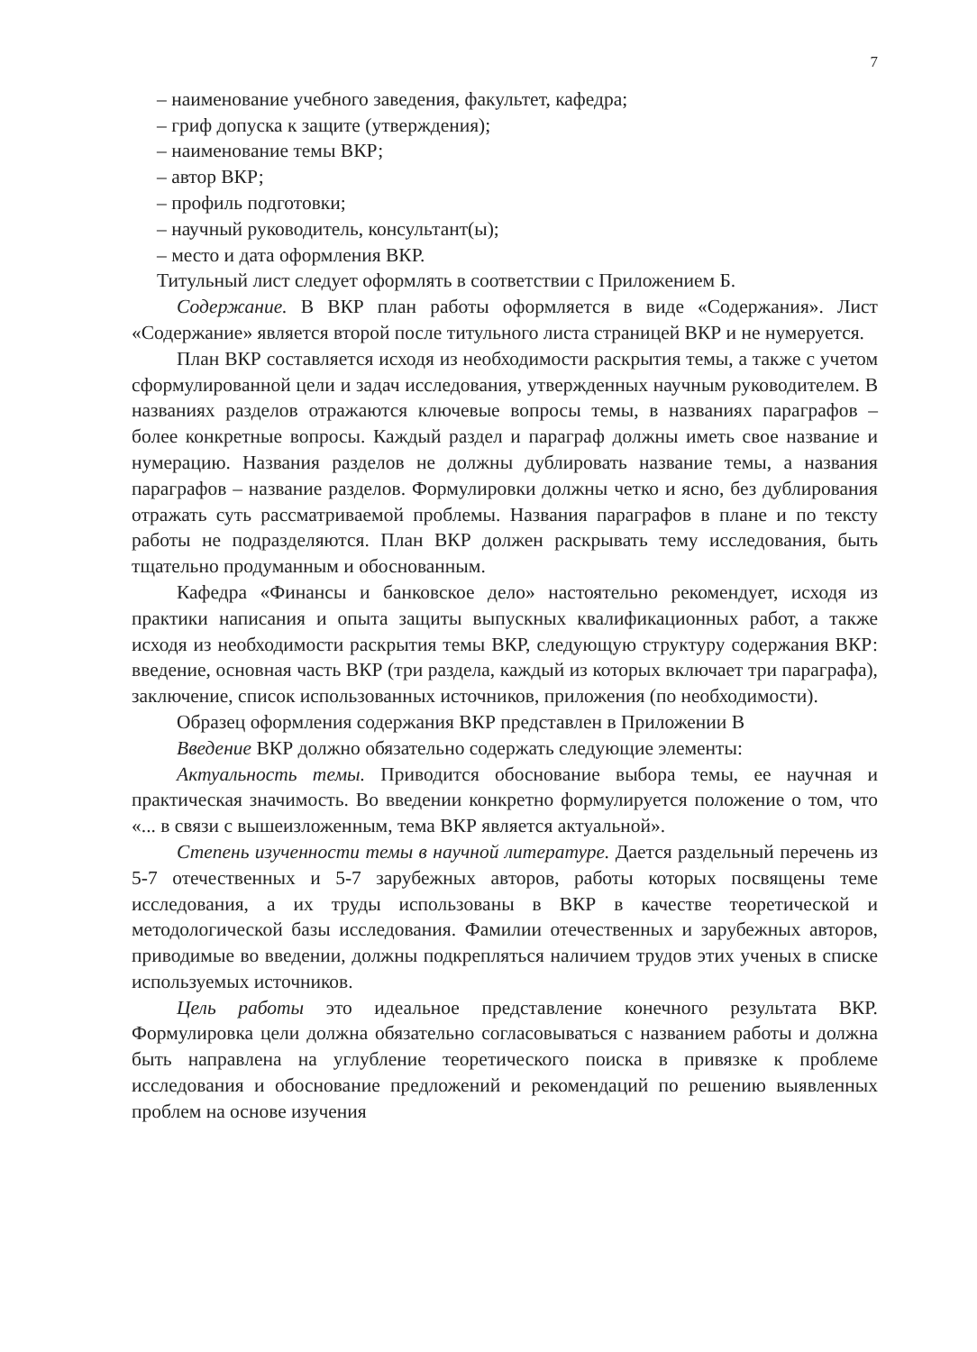7
– наименование учебного заведения, факультет, кафедра;
– гриф допуска к защите (утверждения);
– наименование темы ВКР;
– автор ВКР;
– профиль подготовки;
– научный руководитель, консультант(ы);
– место и дата оформления ВКР.
Титульный лист следует оформлять в соответствии с Приложением Б.
Содержание. В ВКР план работы оформляется в виде «Содержания». Лист «Содержание» является второй после титульного листа страницей ВКР и не нумеруется.
План ВКР составляется исходя из необходимости раскрытия темы, а также с учетом сформулированной цели и задач исследования, утвержденных научным руководителем. В названиях разделов отражаются ключевые вопросы темы, в названиях параграфов – более конкретные вопросы. Каждый раздел и параграф должны иметь свое название и нумерацию. Названия разделов не должны дублировать название темы, а названия параграфов – название разделов. Формулировки должны четко и ясно, без дублирования отражать суть рассматриваемой проблемы. Названия параграфов в плане и по тексту работы не подразделяются. План ВКР должен раскрывать тему исследования, быть тщательно продуманным и обоснованным.
Кафедра «Финансы и банковское дело» настоятельно рекомендует, исходя из практики написания и опыта защиты выпускных квалификационных работ, а также исходя из необходимости раскрытия темы ВКР, следующую структуру содержания ВКР: введение, основная часть ВКР (три раздела, каждый из которых включает три параграфа), заключение, список использованных источников, приложения (по необходимости).
Образец оформления содержания ВКР представлен в Приложении В
Введение ВКР должно обязательно содержать следующие элементы:
Актуальность темы. Приводится обоснование выбора темы, ее научная и практическая значимость. Во введении конкретно формулируется положение о том, что «... в связи с вышеизложенным, тема ВКР является актуальной».
Степень изученности темы в научной литературе. Дается раздельный перечень из 5-7 отечественных и 5-7 зарубежных авторов, работы которых посвящены теме исследования, а их труды использованы в ВКР в качестве теоретической и методологической базы исследования. Фамилии отечественных и зарубежных авторов, приводимые во введении, должны подкрепляться наличием трудов этих ученых в списке используемых источников.
Цель работы это идеальное представление конечного результата ВКР. Формулировка цели должна обязательно согласовываться с названием работы и должна быть направлена на углубление теоретического поиска в привязке к проблеме исследования и обоснование предложений и рекомендаций по решению выявленных проблем на основе изучения